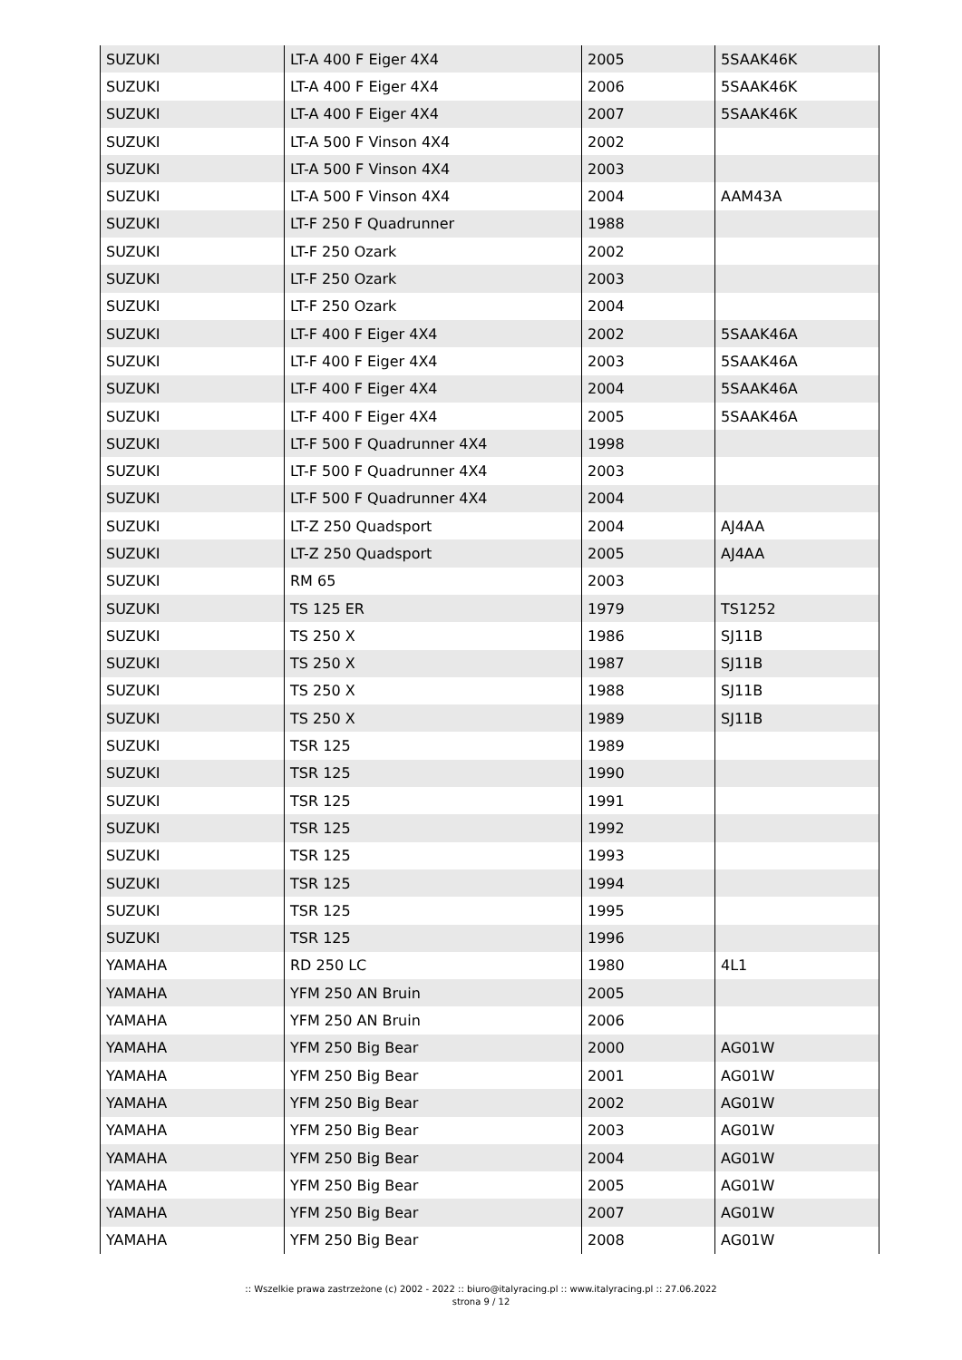| SUZUKI | LT-A 400 F Eiger 4X4 | 2005 | 5SAAK46K |
| SUZUKI | LT-A 400 F Eiger 4X4 | 2006 | 5SAAK46K |
| SUZUKI | LT-A 400 F Eiger 4X4 | 2007 | 5SAAK46K |
| SUZUKI | LT-A 500 F Vinson 4X4 | 2002 | |
| SUZUKI | LT-A 500 F Vinson 4X4 | 2003 | |
| SUZUKI | LT-A 500 F Vinson 4X4 | 2004 | AAM43A |
| SUZUKI | LT-F 250 F Quadrunner | 1988 | |
| SUZUKI | LT-F 250 Ozark | 2002 | |
| SUZUKI | LT-F 250 Ozark | 2003 | |
| SUZUKI | LT-F 250 Ozark | 2004 | |
| SUZUKI | LT-F 400 F Eiger 4X4 | 2002 | 5SAAK46A |
| SUZUKI | LT-F 400 F Eiger 4X4 | 2003 | 5SAAK46A |
| SUZUKI | LT-F 400 F Eiger 4X4 | 2004 | 5SAAK46A |
| SUZUKI | LT-F 400 F Eiger 4X4 | 2005 | 5SAAK46A |
| SUZUKI | LT-F 500 F Quadrunner 4X4 | 1998 | |
| SUZUKI | LT-F 500 F Quadrunner 4X4 | 2003 | |
| SUZUKI | LT-F 500 F Quadrunner 4X4 | 2004 | |
| SUZUKI | LT-Z 250 Quadsport | 2004 | AJ4AA |
| SUZUKI | LT-Z 250 Quadsport | 2005 | AJ4AA |
| SUZUKI | RM 65 | 2003 | |
| SUZUKI | TS 125 ER | 1979 | TS1252 |
| SUZUKI | TS 250 X | 1986 | SJ11B |
| SUZUKI | TS 250 X | 1987 | SJ11B |
| SUZUKI | TS 250 X | 1988 | SJ11B |
| SUZUKI | TS 250 X | 1989 | SJ11B |
| SUZUKI | TSR 125 | 1989 | |
| SUZUKI | TSR 125 | 1990 | |
| SUZUKI | TSR 125 | 1991 | |
| SUZUKI | TSR 125 | 1992 | |
| SUZUKI | TSR 125 | 1993 | |
| SUZUKI | TSR 125 | 1994 | |
| SUZUKI | TSR 125 | 1995 | |
| SUZUKI | TSR 125 | 1996 | |
| YAMAHA | RD 250 LC | 1980 | 4L1 |
| YAMAHA | YFM 250 AN Bruin | 2005 | |
| YAMAHA | YFM 250 AN Bruin | 2006 | |
| YAMAHA | YFM 250 Big Bear | 2000 | AG01W |
| YAMAHA | YFM 250 Big Bear | 2001 | AG01W |
| YAMAHA | YFM 250 Big Bear | 2002 | AG01W |
| YAMAHA | YFM 250 Big Bear | 2003 | AG01W |
| YAMAHA | YFM 250 Big Bear | 2004 | AG01W |
| YAMAHA | YFM 250 Big Bear | 2005 | AG01W |
| YAMAHA | YFM 250 Big Bear | 2007 | AG01W |
| YAMAHA | YFM 250 Big Bear | 2008 | AG01W |
:: Wszelkie prawa zastrzeżone (c) 2002 - 2022 :: biuro@italyracing.pl :: www.italyracing.pl :: 27.06.2022
strona 9 / 12